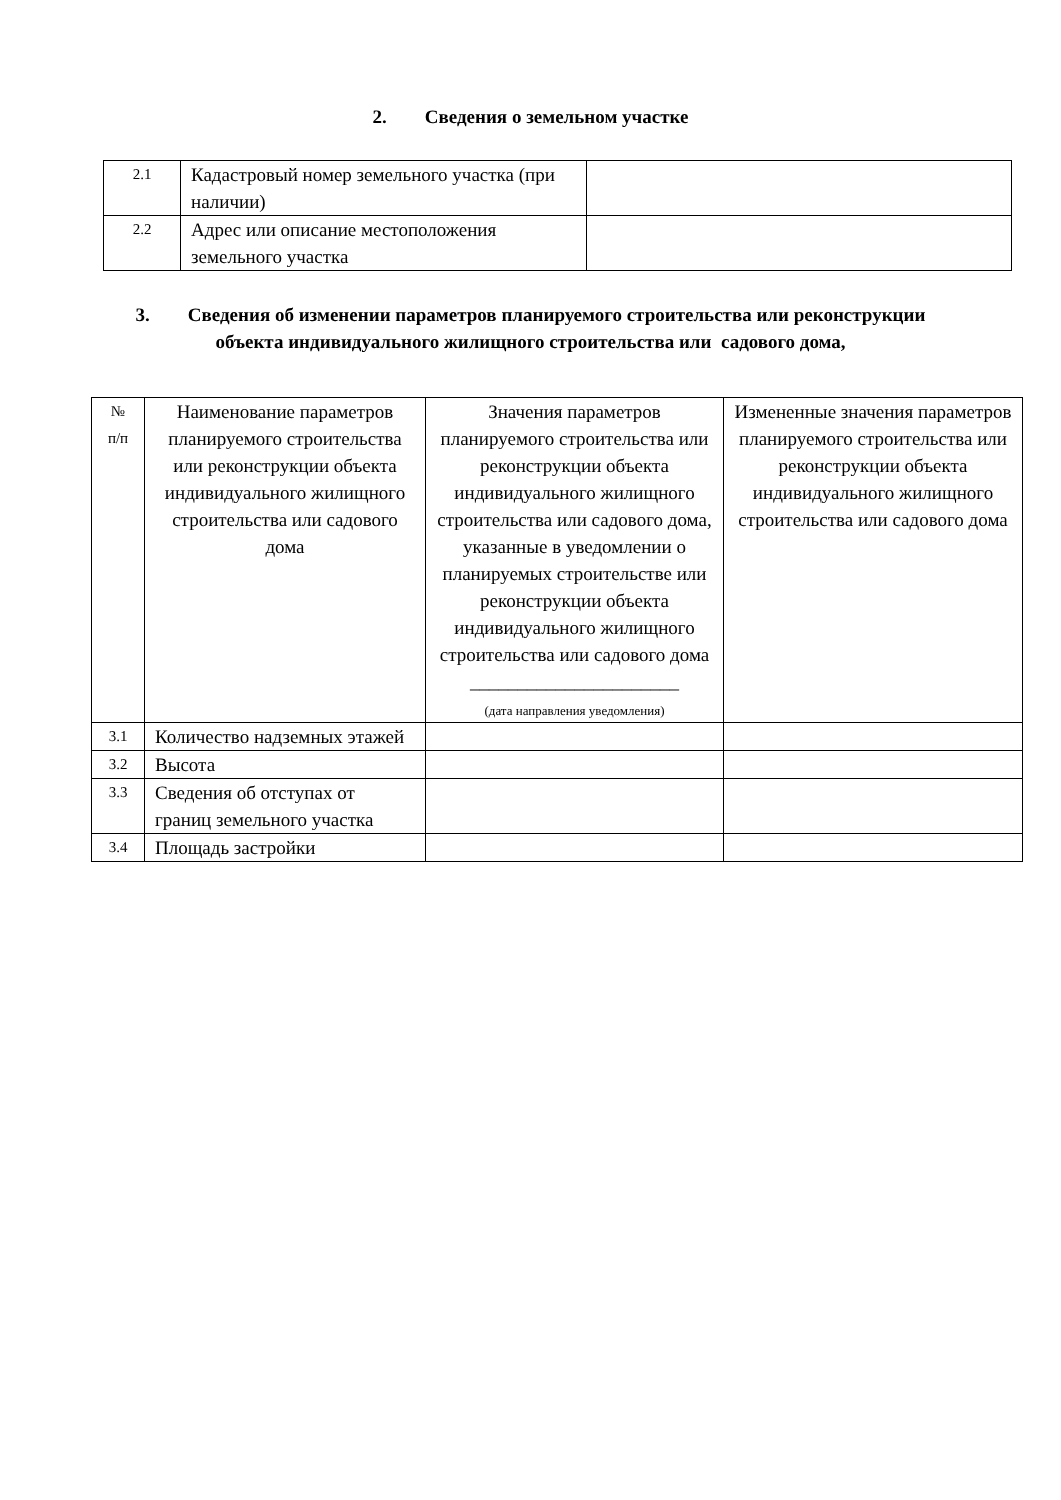2. Сведения о земельном участке
| 2.1 | Кадастровый номер земельного участка (при наличии) | |
| 2.2 | Адрес или описание местоположения земельного участка | |
3. Сведения об изменении параметров планируемого строительства или реконструкции объекта индивидуального жилищного строительства или садового дома,
| № п/п | Наименование параметров планируемого строительства или реконструкции объекта индивидуального жилищного строительства или садового дома | Значения параметров планируемого строительства или реконструкции объекта индивидуального жилищного строительства или садового дома, указанные в уведомлении о планируемых строительстве или реконструкции объекта индивидуального жилищного строительства или садового дома ______________________ (дата направления уведомления) | Измененные значения параметров планируемого строительства или реконструкции объекта индивидуального жилищного строительства или садового дома |
| 3.1 | Количество надземных этажей | | |
| 3.2 | Высота | | |
| 3.3 | Сведения об отступах от границ земельного участка | | |
| 3.4 | Площадь застройки | | |